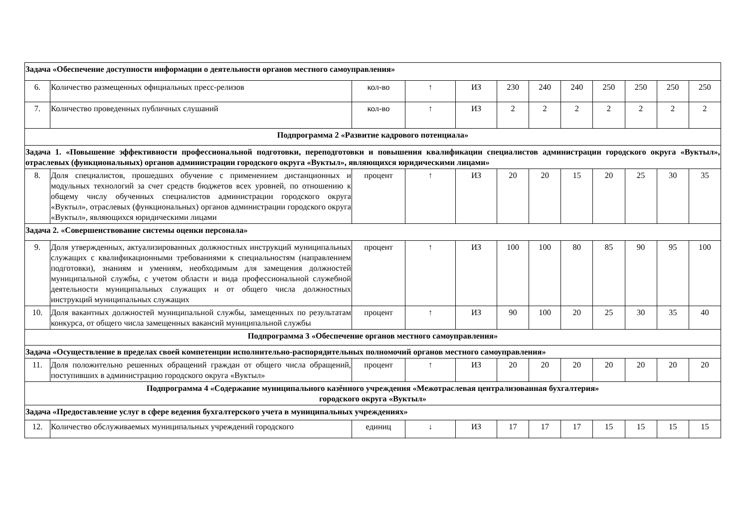| Задача «Обеспечение доступности информации о деятельности органов местного самоуправления» | | | | | | | | | | | |
| 6. | Количество размещенных официальных пресс-релизов | кол-во | ↑ | ИЗ | 230 | 240 | 240 | 250 | 250 | 250 | 250 |
| 7. | Количество проведенных публичных слушаний | кол-во | ↑ | ИЗ | 2 | 2 | 2 | 2 | 2 | 2 | 2 |
| Подпрограмма 2 «Развитие кадрового потенциала» | | | | | | | | | | | |
| Задача 1. «Повышение эффективности профессиональной подготовки, переподготовки и повышения квалификации специалистов администрации городского округа «Вуктыл», отраслевых (функциональных) органов администрации городского округа «Вуктыл», являющихся юридическими лицами» | | | | | | | | | | | |
| 8. | Доля специалистов, прошедших обучение с применением дистанционных и модульных технологий за счет средств бюджетов всех уровней, по отношению к общему числу обученных специалистов администрации городского округа «Вуктыл», отраслевых (функциональных) органов администрации городского округа «Вуктыл», являющихся юридическими лицами | процент | ↑ | ИЗ | 20 | 20 | 15 | 20 | 25 | 30 | 35 |
| Задача 2. «Совершенствование системы оценки персонала» | | | | | | | | | | | |
| 9. | Доля утвержденных, актуализированных должностных инструкций муниципальных служащих с квалификационными требованиями к специальностям (направлением подготовки), знаниям и умениям, необходимым для замещения должностей муниципальной службы, с учетом области и вида профессиональной служебной деятельности муниципальных служащих и от общего числа должностных инструкций муниципальных служащих | процент | ↑ | ИЗ | 100 | 100 | 80 | 85 | 90 | 95 | 100 |
| 10. | Доля вакантных должностей муниципальной службы, замещенных по результатам конкурса, от общего числа замещенных вакансий муниципальной службы | процент | ↑ | ИЗ | 90 | 100 | 20 | 25 | 30 | 35 | 40 |
| Подпрограмма 3 «Обеспечение органов местного самоуправления» | | | | | | | | | | | |
| Задача «Осуществление в пределах своей компетенции исполнительно-распорядительных полномочий органов местного самоуправления» | | | | | | | | | | | |
| 11. | Доля положительно решенных обращений граждан от общего числа обращений, поступивших в администрацию городского округа «Вуктыл» | процент | ↑ | ИЗ | 20 | 20 | 20 | 20 | 20 | 20 | 20 |
| Подпрограмма 4 «Содержание муниципального казённого учреждения «Межотраслевая централизованная бухгалтерия» городского округа «Вуктыл» | | | | | | | | | | | |
| Задача «Предоставление услуг в сфере ведения бухгалтерского учета в муниципальных учреждениях» | | | | | | | | | | | |
| 12. | Количество обслуживаемых муниципальных учреждений городского | единиц | ↓ | ИЗ | 17 | 17 | 17 | 15 | 15 | 15 | 15 |